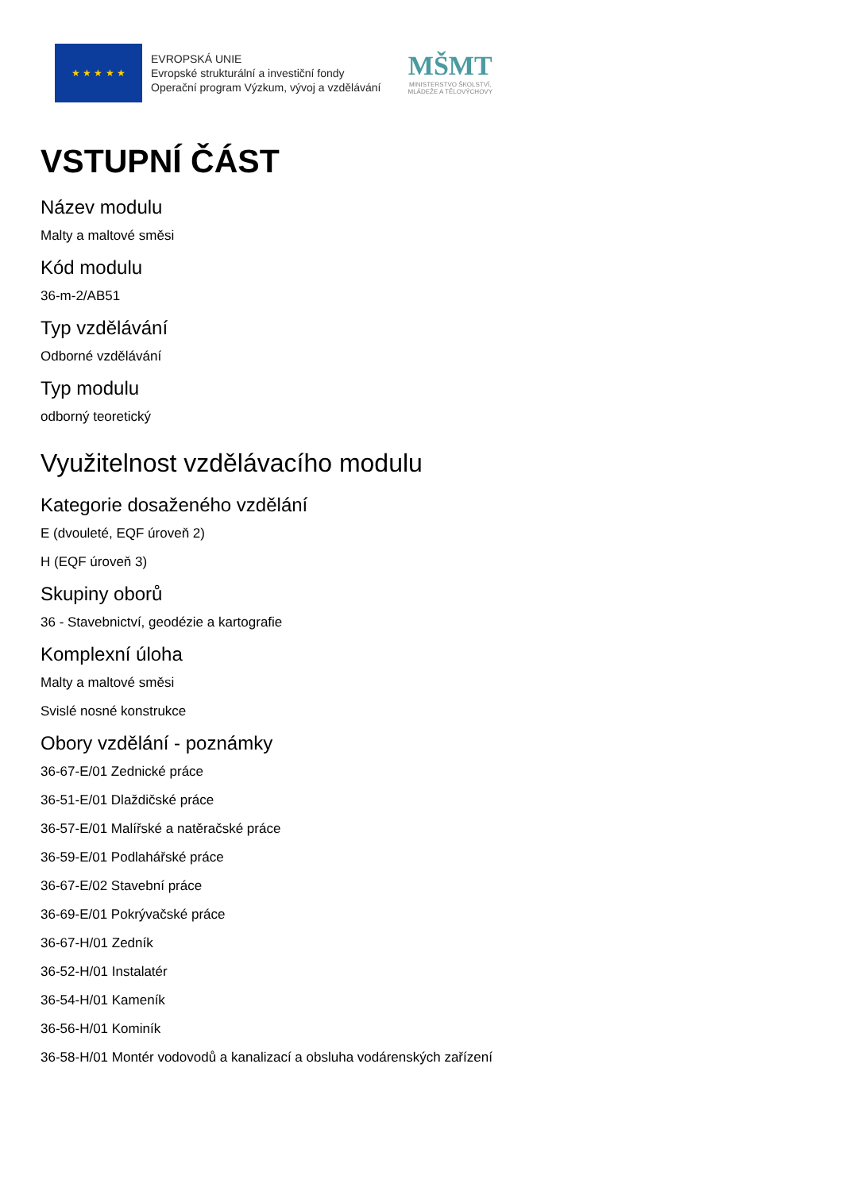★ ★ ★ ★ ★
EVROPSKÁ UNIE
Evropské strukturální a investiční fondy
Operační program Výzkum, vývoj a vzdělávání
MŠMT
MINISTERSTVO ŠKOLSTVÍ,
MLÁDEŽE A TĚLOVÝCHOVY
VSTUPNÍ ČÁST
Název modulu
Malty a maltové směsi
Kód modulu
36-m-2/AB51
Typ vzdělávání
Odborné vzdělávání
Typ modulu
odborný teoretický
Využitelnost vzdělávacího modulu
Kategorie dosaženého vzdělání
E (dvouleté, EQF úroveň 2)
H (EQF úroveň 3)
Skupiny oborů
36 - Stavebnictví, geodézie a kartografie
Komplexní úloha
Malty a maltové směsi
Svislé nosné konstrukce
Obory vzdělání - poznámky
36-67-E/01 Zednické práce
36-51-E/01 Dlaždičské práce
36-57-E/01 Malířské a natěračské práce
36-59-E/01 Podlahářské práce
36-67-E/02 Stavební práce
36-69-E/01 Pokrývačské práce
36-67-H/01 Zedník
36-52-H/01 Instalatér
36-54-H/01 Kameník
36-56-H/01 Kominík
36-58-H/01 Montér vodovodů a kanalizací a obsluha vodárenských zařízení